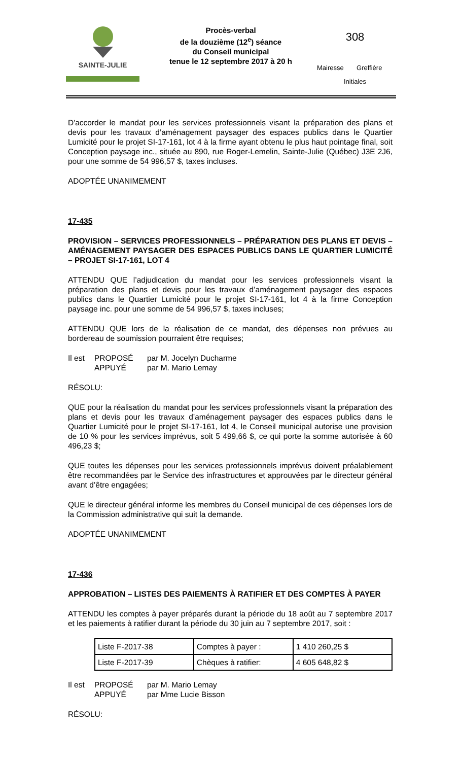SAINTE-JULIE
Procès-verbal
de la douzième (12<sup>e</sup>) séance
du Conseil municipal
tenue le 12 septembre 2017 à 20 h
308
Mairesse Greffière
Initiales
D'accorder le mandat pour les services professionnels visant la préparation des plans et devis pour les travaux d’aménagement paysager des espaces publics dans le Quartier Lumicité pour le projet SI-17-161, lot 4 à la firme ayant obtenu le plus haut pointage final, soit Conception paysage inc., située au 890, rue Roger-Lemelin, Sainte-Julie (Québec) J3E 2J6, pour une somme de 54 996,57 $, taxes incluses.
ADOPTÉE UNANIMEMENT
17-435
PROVISION – SERVICES PROFESSIONNELS – PRÉPARATION DES PLANS ET DEVIS – AMÉNAGEMENT PAYSAGER DES ESPACES PUBLICS DANS LE QUARTIER LUMICITÉ – PROJET SI-17-161, LOT 4
ATTENDU QUE l’adjudication du mandat pour les services professionnels visant la préparation des plans et devis pour les travaux d’aménagement paysager des espaces publics dans le Quartier Lumicité pour le projet SI-17-161, lot 4 à la firme Conception paysage inc. pour une somme de 54 996,57 $, taxes incluses;
ATTENDU QUE lors de la réalisation de ce mandat, des dépenses non prévues au bordereau de soumission pourraient être requises;
| Il est | PROPOSÉ | par M. Jocelyn Ducharme |
| | APPUYÉ | par M. Mario Lemay |
RÉSOLU:
QUE pour la réalisation du mandat pour les services professionnels visant la préparation des plans et devis pour les travaux d’aménagement paysager des espaces publics dans le Quartier Lumicité pour le projet SI-17-161, lot 4, le Conseil municipal autorise une provision de 10 % pour les services imprévus, soit 5 499,66 $, ce qui porte la somme autorisée à 60 496,23 $;
QUE toutes les dépenses pour les services professionnels imprévus doivent préalablement être recommandées par le Service des infrastructures et approuvées par le directeur général avant d’être engagées;
QUE le directeur général informe les membres du Conseil municipal de ces dépenses lors de la Commission administrative qui suit la demande.
ADOPTÉE UNANIMEMENT
17-436
APPROBATION – LISTES DES PAIEMENTS À RATIFIER ET DES COMPTES À PAYER
ATTENDU les comptes à payer préparés durant la période du 18 août au 7 septembre 2017 et les paiements à ratifier durant la période du 30 juin au 7 septembre 2017, soit :
| Liste F-2017-38 | Comptes à payer : | 1 410 260,25 $ |
| Liste F-2017-39 | Chèques à ratifier: | 4 605 648,82 $ |
| Il est | PROPOSÉ | par M. Mario Lemay |
| | APPUYÉ | par Mme Lucie Bisson |
RÉSOLU: